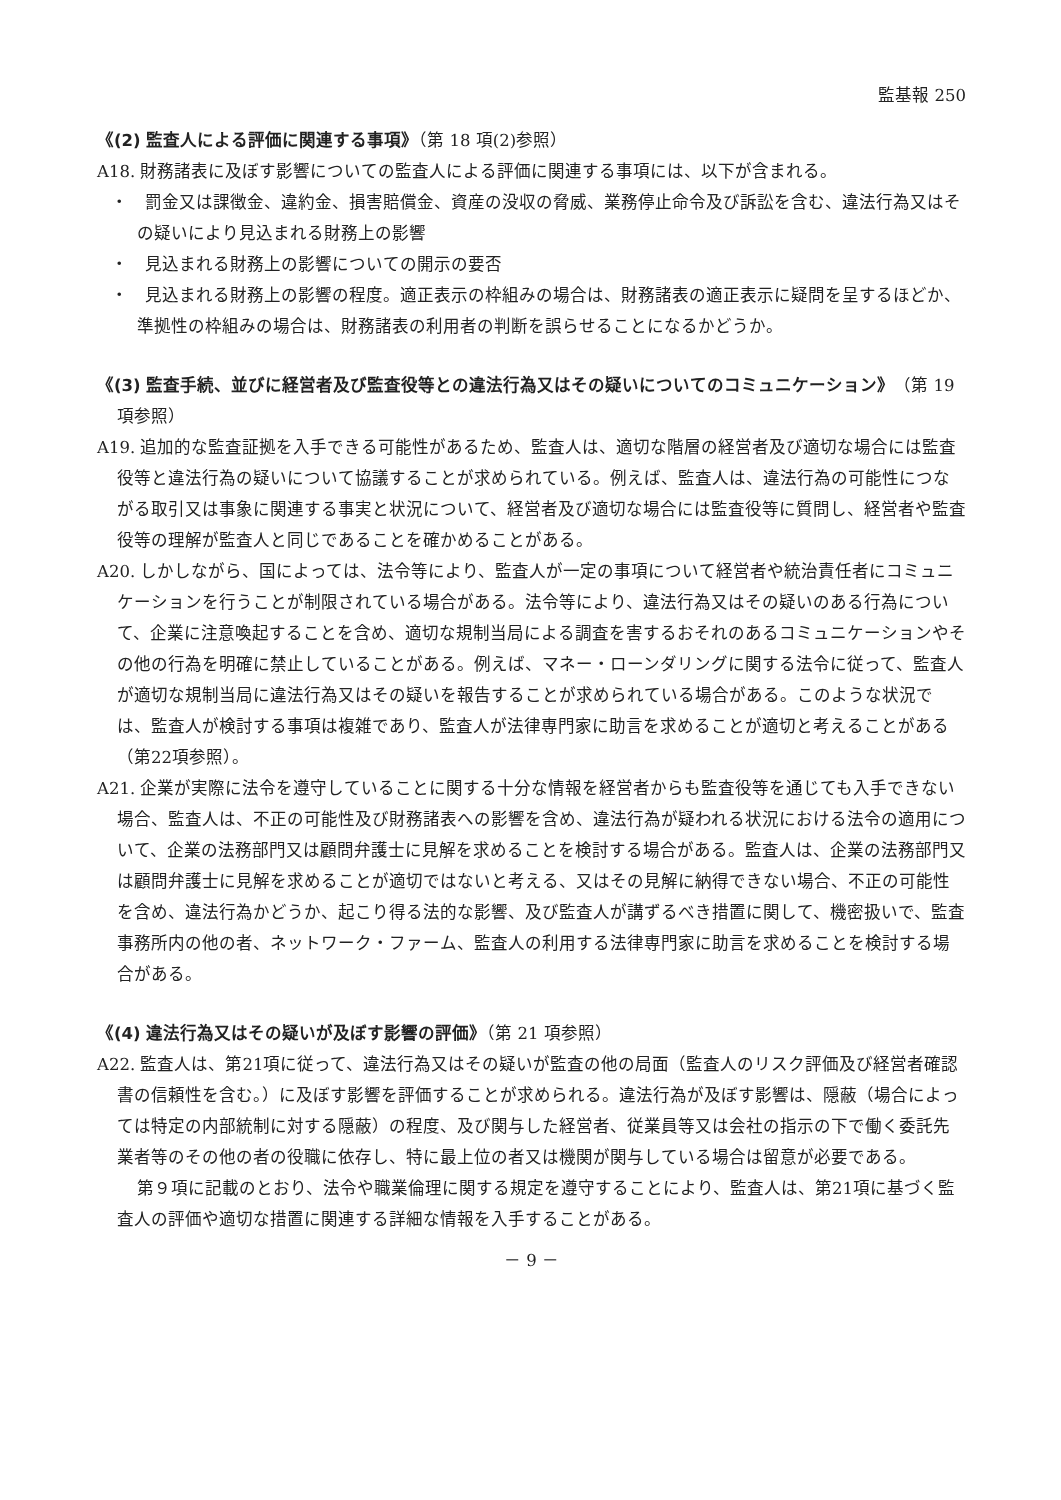監基報 250
《(2) 監査人による評価に関連する事項》（第 18 項(2)参照）
A18. 財務諸表に及ぼす影響についての監査人による評価に関連する事項には、以下が含まれる。
・　罰金又は課徴金、違約金、損害賠償金、資産の没収の脅威、業務停止命令及び訴訟を含む、違法行為又はその疑いにより見込まれる財務上の影響
・　見込まれる財務上の影響についての開示の要否
・　見込まれる財務上の影響の程度。適正表示の枠組みの場合は、財務諸表の適正表示に疑問を呈するほどか、準拠性の枠組みの場合は、財務諸表の利用者の判断を誤らせることになるかどうか。
《(3) 監査手続、並びに経営者及び監査役等との違法行為又はその疑いについてのコミュニケーション》（第 19 項参照）
A19. 追加的な監査証拠を入手できる可能性があるため、監査人は、適切な階層の経営者及び適切な場合には監査役等と違法行為の疑いについて協議することが求められている。例えば、監査人は、違法行為の可能性につながる取引又は事象に関連する事実と状況について、経営者及び適切な場合には監査役等に質問し、経営者や監査役等の理解が監査人と同じであることを確かめることがある。
A20. しかしながら、国によっては、法令等により、監査人が一定の事項について経営者や統治責任者にコミュニケーションを行うことが制限されている場合がある。法令等により、違法行為又はその疑いのある行為について、企業に注意喚起することを含め、適切な規制当局による調査を害するおそれのあるコミュニケーションやその他の行為を明確に禁止していることがある。例えば、マネー・ローンダリングに関する法令に従って、監査人が適切な規制当局に違法行為又はその疑いを報告することが求められている場合がある。このような状況では、監査人が検討する事項は複雑であり、監査人が法律専門家に助言を求めることが適切と考えることがある（第22項参照）。
A21. 企業が実際に法令を遵守していることに関する十分な情報を経営者からも監査役等を通じても入手できない場合、監査人は、不正の可能性及び財務諸表への影響を含め、違法行為が疑われる状況における法令の適用について、企業の法務部門又は顧問弁護士に見解を求めることを検討する場合がある。監査人は、企業の法務部門又は顧問弁護士に見解を求めることが適切ではないと考える、又はその見解に納得できない場合、不正の可能性を含め、違法行為かどうか、起こり得る法的な影響、及び監査人が講ずるべき措置に関して、機密扱いで、監査事務所内の他の者、ネットワーク・ファーム、監査人の利用する法律専門家に助言を求めることを検討する場合がある。
《(4) 違法行為又はその疑いが及ぼす影響の評価》（第 21 項参照）
A22. 監査人は、第21項に従って、違法行為又はその疑いが監査の他の局面（監査人のリスク評価及び経営者確認書の信頼性を含む。）に及ぼす影響を評価することが求められる。違法行為が及ぼす影響は、隠蔽（場合によっては特定の内部統制に対する隠蔽）の程度、及び関与した経営者、従業員等又は会社の指示の下で働く委託先業者等のその他の者の役職に依存し、特に最上位の者又は機関が関与している場合は留意が必要である。
第９項に記載のとおり、法令や職業倫理に関する規定を遵守することにより、監査人は、第21項に基づく監査人の評価や適切な措置に関連する詳細な情報を入手することがある。
－ 9 －